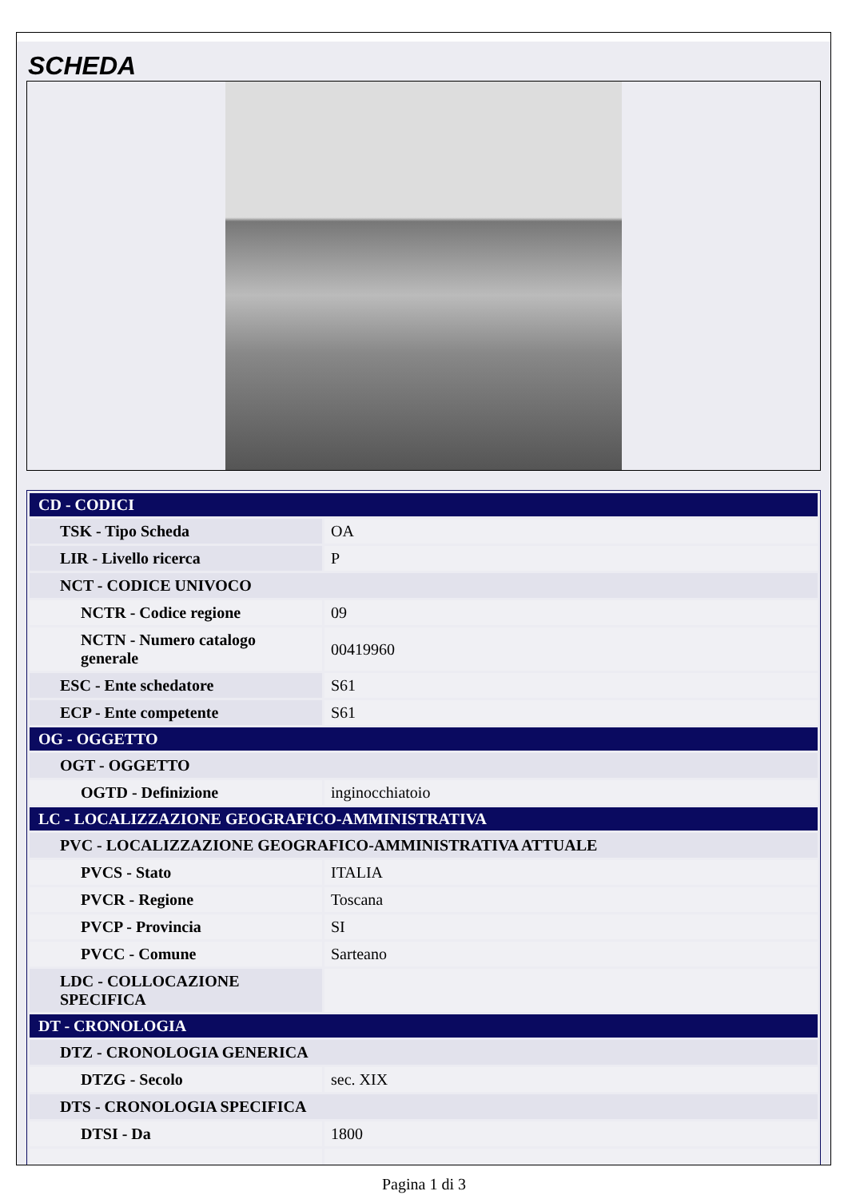SCHEDA
| CD - CODICI | |
| TSK - Tipo Scheda | OA |
| LIR - Livello ricerca | P |
| NCT - CODICE UNIVOCO | |
| NCTR - Codice regione | 09 |
| NCTN - Numero catalogo generale | 00419960 |
| ESC - Ente schedatore | S61 |
| ECP - Ente competente | S61 |
| OG - OGGETTO | |
| OGT - OGGETTO | |
| OGTD - Definizione | inginocchiatoio |
| LC - LOCALIZZAZIONE GEOGRAFICO-AMMINISTRATIVA | |
| PVC - LOCALIZZAZIONE GEOGRAFICO-AMMINISTRATIVA ATTUALE | |
| PVCS - Stato | ITALIA |
| PVCR - Regione | Toscana |
| PVCP - Provincia | SI |
| PVCC - Comune | Sarteano |
| LDC - COLLOCAZIONE SPECIFICA | |
| DT - CRONOLOGIA | |
| DTZ - CRONOLOGIA GENERICA | |
| DTZG - Secolo | sec. XIX |
| DTS - CRONOLOGIA SPECIFICA | |
| DTSI - Da | 1800 |
Pagina 1 di 3